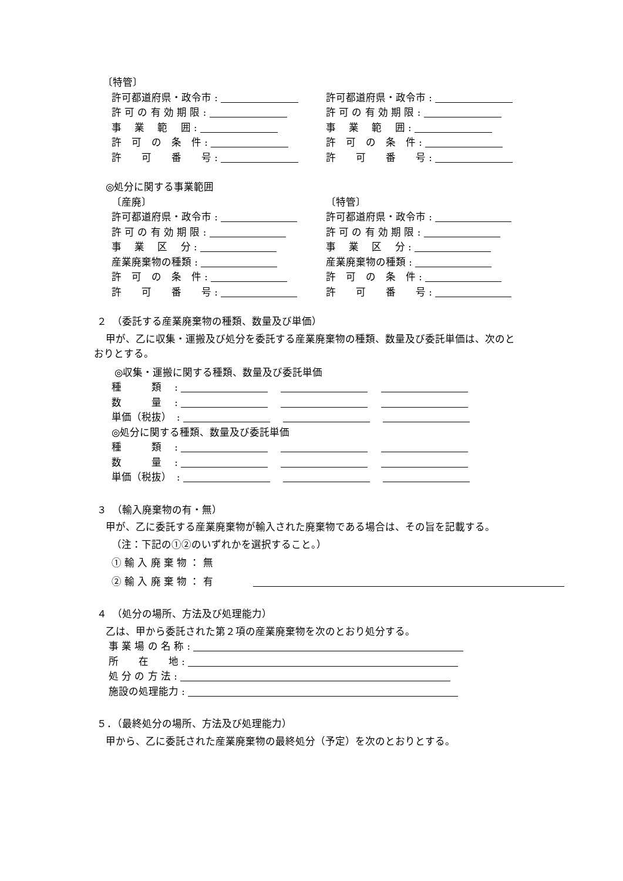〔特管〕
許可都道府県・政令市 : 許可都道府県・政令市 :
許 可 の 有 効 期 限 : 許 可 の 有 効 期 限 :
事　 業 　範　 囲 : 事　 業 　範　 囲 :
許　可　の　条　件 : 許　可　の　条　件 :
許　　可　　番　　号 : 許　　可　　番　　号 :
◎処分に関する事業範囲
〔産廃〕 〔特管〕
許可都道府県・政令市 : 許可都道府県・政令市 :
許 可 の 有 効 期 限 : 許 可 の 有 効 期 限 :
事　 業 　区　 分 : 事　 業 　区　 分 :
産業廃棄物の種類 : 産業廃棄物の種類 :
許　可　の　条　件 : 許　可　の　条　件 :
許　　可　　番　　号 : 許　　可　　番　　号 :
２　（委託する産業廃棄物の種類、数量及び単価）
甲が、乙に収集・運搬及び処分を委託する産業廃棄物の種類、数量及び委託単価は、次のと
おりとする。
◎収集・運搬に関する種類、数量及び委託単価
種　　　類　 : 　 　
数　　　量　 : 　 　
単価（税抜）　: 　 　
◎処分に関する種類、数量及び委託単価
種　　　類　 : 　 　
数　　　量　 : 　 　
単価（税抜）　: 　 　
３　（輸入廃棄物の有・無）
甲が、乙に委託する産業廃棄物が輸入された廃棄物である場合は、その旨を記載する。
（注：下記の①②のいずれかを選択すること。）
① 輸 入 廃 棄 物 ： 無
② 輸 入 廃 棄 物 ： 有　　　　
４　（処分の場所、方法及び処理能力）
乙は、甲から委託された第２項の産業廃棄物を次のとおり処分する。
事 業 場 の 名 称 :
所　　在　　地 :
処 分 の 方 法 :
施設の処理能力 :
５．（最終処分の場所、方法及び処理能力）
甲から、乙に委託された産業廃棄物の最終処分（予定）を次のとおりとする。